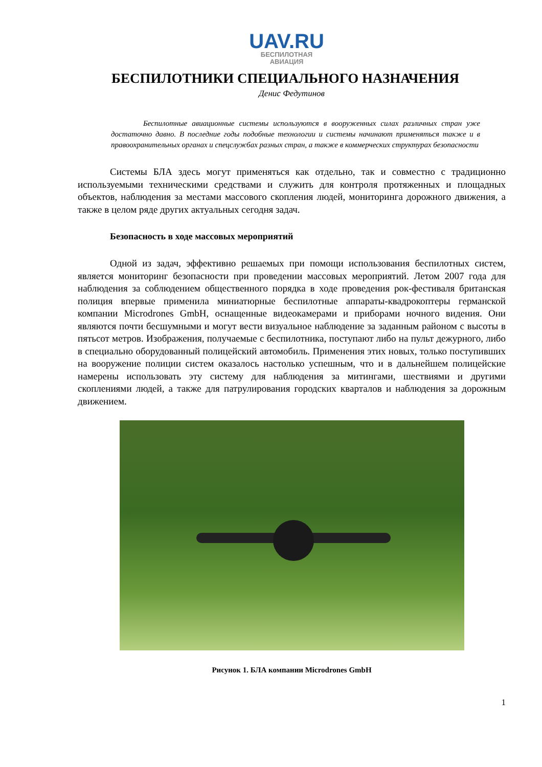UAV.RU
БЕСПИЛОТНАЯ
АВИАЦИЯ
БЕСПИЛОТНИКИ СПЕЦИАЛЬНОГО НАЗНАЧЕНИЯ
Денис Федутинов
Беспилотные авиационные системы используются в вооруженных силах различных стран уже достаточно давно. В последние годы подобные технологии и системы начинают применяться также и в правоохранительных органах и спецслужбах разных стран, а также в коммерческих структурах безопасности
Системы БЛА здесь могут применяться как отдельно, так и совместно с традиционно используемыми техническими средствами и служить для контроля протяженных и площадных объектов, наблюдения за местами массового скопления людей, мониторинга дорожного движения, а также в целом ряде других актуальных сегодня задач.
Безопасность в ходе массовых мероприятий
Одной из задач, эффективно решаемых при помощи использования беспилотных систем, является мониторинг безопасности при проведении массовых мероприятий. Летом 2007 года для наблюдения за соблюдением общественного порядка в ходе проведения рок-фестиваля британская полиция впервые применила миниатюрные беспилотные аппараты-квадрокоптеры германской компании Microdrones GmbH, оснащенные видеокамерами и приборами ночного видения. Они являются почти бесшумными и могут вести визуальное наблюдение за заданным районом с высоты в пятьсот метров. Изображения, получаемые с беспилотника, поступают либо на пульт дежурного, либо в специально оборудованный полицейский автомобиль. Применения этих новых, только поступивших на вооружение полиции систем оказалось настолько успешным, что и в дальнейшем полицейские намерены использовать эту систему для наблюдения за митингами, шествиями и другими скоплениями людей, а также для патрулирования городских кварталов и наблюдения за дорожным движением.
Рисунок 1. БЛА компании Microdrones GmbH
1